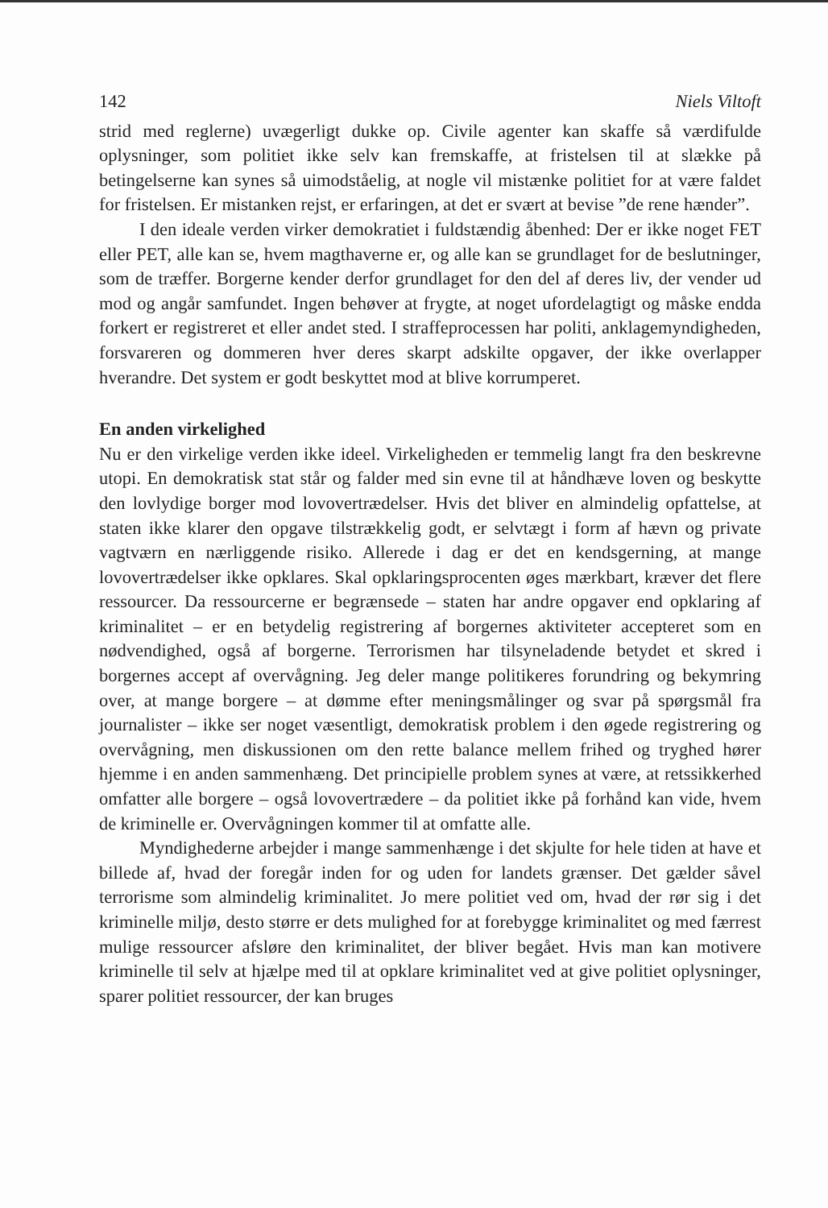142 Niels Viltoft
strid med reglerne) uvægerligt dukke op. Civile agenter kan skaffe så værdifulde oplysninger, som politiet ikke selv kan fremskaffe, at fristelsen til at slække på betingelserne kan synes så uimodståelig, at nogle vil mistænke politiet for at være faldet for fristelsen. Er mistanken rejst, er erfaringen, at det er svært at bevise ”de rene hænder”.
I den ideale verden virker demokratiet i fuldstændig åbenhed: Der er ikke noget FET eller PET, alle kan se, hvem magthaverne er, og alle kan se grundlaget for de beslutninger, som de træffer. Borgerne kender derfor grundlaget for den del af deres liv, der vender ud mod og angår samfundet. Ingen behøver at frygte, at noget ufordelagtigt og måske endda forkert er registreret et eller andet sted. I straffeprocessen har politi, anklagemyndigheden, forsvareren og dommeren hver deres skarpt adskilte opgaver, der ikke overlapper hverandre. Det system er godt beskyttet mod at blive korrumperet.
En anden virkelighed
Nu er den virkelige verden ikke ideel. Virkeligheden er temmelig langt fra den beskrevne utopi. En demokratisk stat står og falder med sin evne til at håndhæve loven og beskytte den lovlydige borger mod lovovertrædelser. Hvis det bliver en almindelig opfattelse, at staten ikke klarer den opgave tilstrækkelig godt, er selvtægt i form af hævn og private vagtværn en nærliggende risiko. Allerede i dag er det en kendsgerning, at mange lovovertrædelser ikke opklares. Skal opklaringsprocenten øges mærkbart, kræver det flere ressourcer. Da ressourcerne er begrænsede – staten har andre opgaver end opklaring af kriminalitet – er en betydelig registrering af borgernes aktiviteter accepteret som en nødvendighed, også af borgerne. Terrorismen har tilsyneladende betydet et skred i borgernes accept af overvågning. Jeg deler mange politikeres forundring og bekymring over, at mange borgere – at dømme efter meningsmålinger og svar på spørgsmål fra journalister – ikke ser noget væsentligt, demokratisk problem i den øgede registrering og overvågning, men diskussionen om den rette balance mellem frihed og tryghed hører hjemme i en anden sammenhæng. Det principielle problem synes at være, at retssikkerhed omfatter alle borgere – også lovovertrædere – da politiet ikke på forhånd kan vide, hvem de kriminelle er. Overvågningen kommer til at omfatte alle.
Myndighederne arbejder i mange sammenhænge i det skjulte for hele tiden at have et billede af, hvad der foregår inden for og uden for landets grænser. Det gælder såvel terrorisme som almindelig kriminalitet. Jo mere politiet ved om, hvad der rør sig i det kriminelle miljø, desto større er dets mulighed for at forebygge kriminalitet og med færrest mulige ressourcer afsløre den kriminalitet, der bliver begået. Hvis man kan motivere kriminelle til selv at hjælpe med til at opklare kriminalitet ved at give politiet oplysninger, sparer politiet ressourcer, der kan bruges